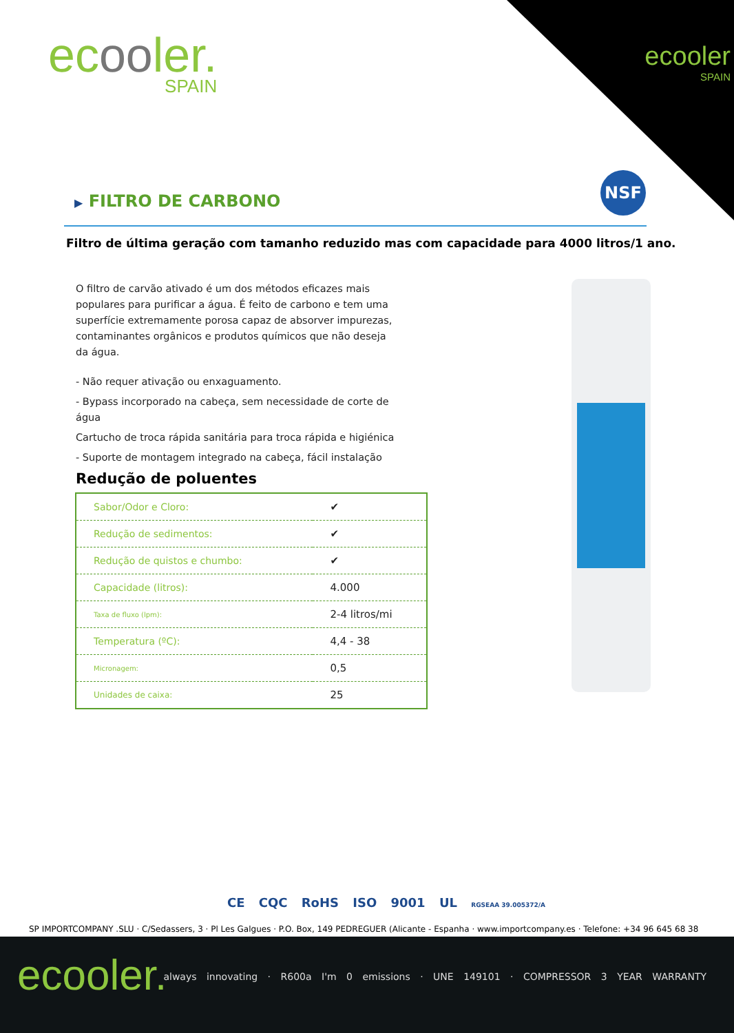ecooler.
SPAIN
ecooler
SPAIN
NSF
▶ FILTRO DE CARBONO
Filtro de última geração com tamanho reduzido mas com capacidade para 4000 litros/1 ano.
O filtro de carvão ativado é um dos métodos eficazes mais populares para purificar a água. É feito de carbono e tem uma superfície extremamente porosa capaz de absorver impurezas, contaminantes orgânicos e produtos químicos que não deseja da água.
- Não requer ativação ou enxaguamento.
- Bypass incorporado na cabeça, sem necessidade de corte de água
Cartucho de troca rápida sanitária para troca rápida e higiénica
- Suporte de montagem integrado na cabeça, fácil instalação
Redução de poluentes
| Sabor/Odor e Cloro: | ✔ |
| Redução de sedimentos: | ✔ |
| Redução de quistos e chumbo: | ✔ |
| Capacidade (litros): | 4.000 |
| Taxa de fluxo (lpm): | 2-4 litros/mi |
| Temperatura (ºC): | 4,4 - 38 |
| Micronagem: | 0,5 |
| Unidades de caixa: | 25 |
CE CQC RoHS ISO 9001 UL RGSEAA 39.005372/A
SP IMPORTCOMPANY .SLU · C/Sedassers, 3 · Pl Les Galgues · P.O. Box, 149 PEDREGUER (Alicante - Espanha · www.importcompany.es · Telefone: +34 96 645 68 38
ecooler.
always innovating · R600a I'm 0 emissions · UNE 149101 · COMPRESSOR 3 YEAR WARRANTY